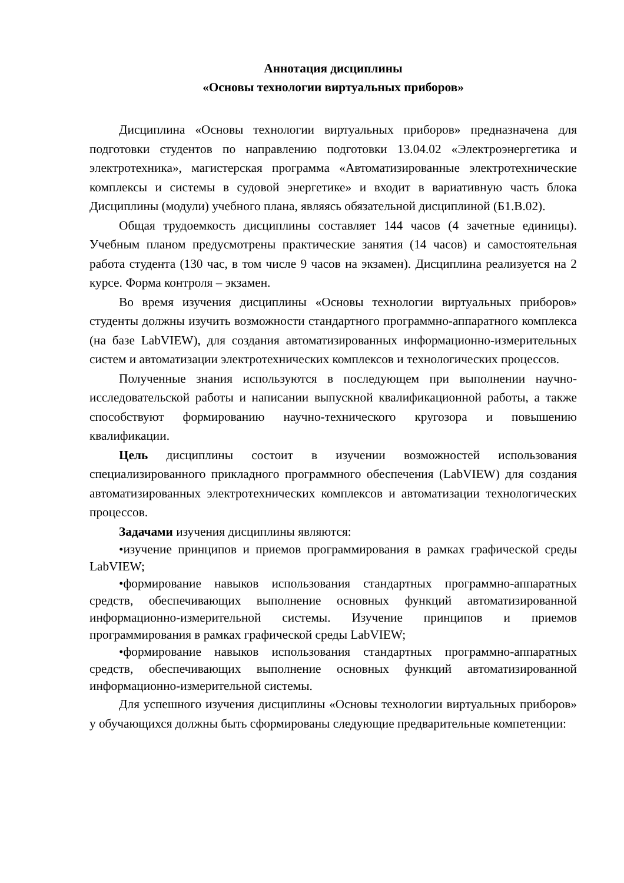Аннотация дисциплины
«Основы технологии виртуальных приборов»
Дисциплина «Основы технологии виртуальных приборов» предназначена для подготовки студентов по направлению подготовки 13.04.02 «Электроэнергетика и электротехника», магистерская программа «Автоматизированные электротехнические комплексы и системы в судовой энергетике» и входит в вариативную часть блока Дисциплины (модули) учебного плана, являясь обязательной дисциплиной (Б1.В.02).
Общая трудоемкость дисциплины составляет 144 часов (4 зачетные единицы). Учебным планом предусмотрены практические занятия (14 часов) и самостоятельная работа студента (130 час, в том числе 9 часов на экзамен). Дисциплина реализуется на 2 курсе. Форма контроля – экзамен.
Во время изучения дисциплины «Основы технологии виртуальных приборов» студенты должны изучить возможности стандартного программно-аппаратного комплекса (на базе LabVIEW), для создания автоматизированных информационно-измерительных систем и автоматизации электротехнических комплексов и технологических процессов.
Полученные знания используются в последующем при выполнении научно-исследовательской работы и написании выпускной квалификационной работы, а также способствуют формированию научно-технического кругозора и повышению квалификации.
Цель дисциплины состоит в изучении возможностей использования специализированного прикладного программного обеспечения (LabVIEW) для создания автоматизированных электротехнических комплексов и автоматизации технологических процессов.
Задачами изучения дисциплины являются:
•изучение принципов и приемов программирования в рамках графической среды LabVIEW;
•формирование навыков использования стандартных программно-аппаратных средств, обеспечивающих выполнение основных функций автоматизированной информационно-измерительной системы. Изучение принципов и приемов программирования в рамках графической среды LabVIEW;
•формирование навыков использования стандартных программно-аппаратных средств, обеспечивающих выполнение основных функций автоматизированной информационно-измерительной системы.
Для успешного изучения дисциплины «Основы технологии виртуальных приборов» у обучающихся должны быть сформированы следующие предварительные компетенции: